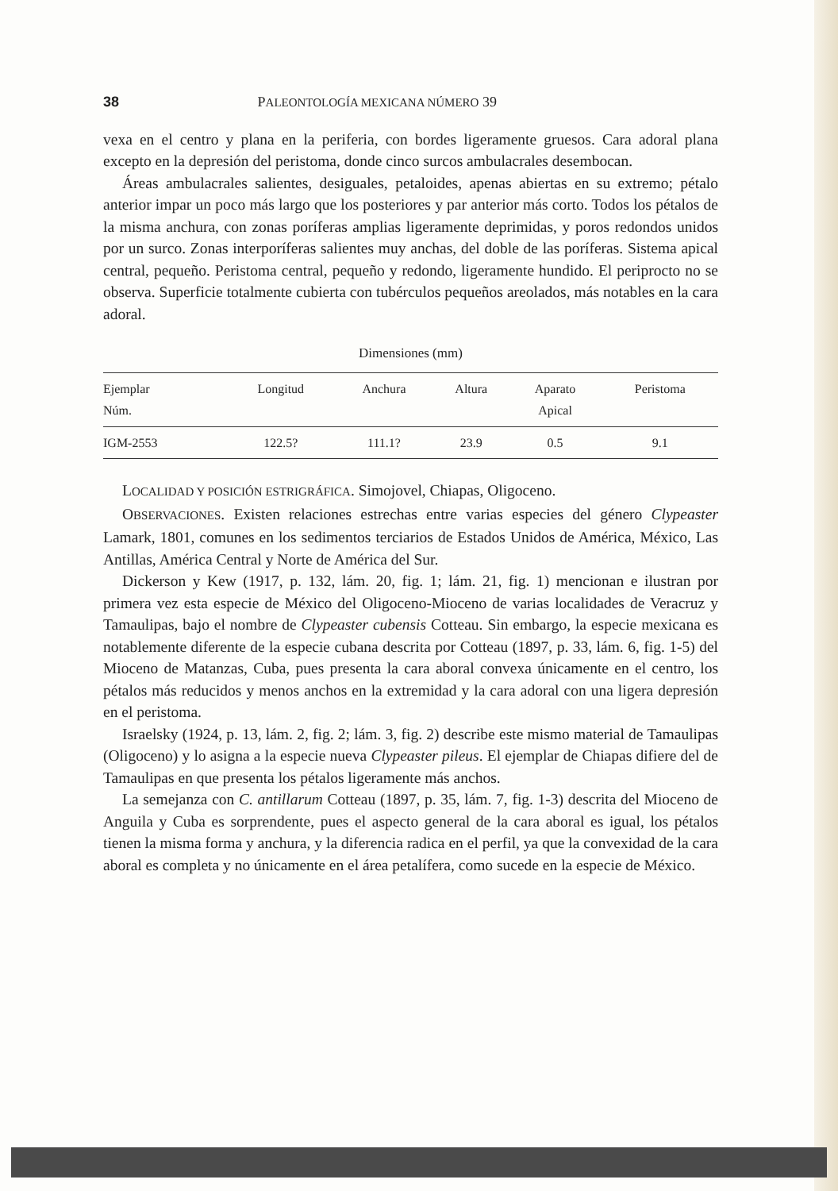38 PALEONTOLOGÍA MEXICANA NÚMERO 39
vexa en el centro y plana en la periferia, con bordes ligeramente gruesos. Cara adoral plana excepto en la depresión del peristoma, donde cinco surcos ambulacrales desembocan.
Áreas ambulacrales salientes, desiguales, petaloides, apenas abiertas en su extremo; pétalo anterior impar un poco más largo que los posteriores y par anterior más corto. Todos los pétalos de la misma anchura, con zonas poríferas amplias ligeramente deprimidas, y poros redondos unidos por un surco. Zonas interporíferas salientes muy anchas, del doble de las poríferas. Sistema apical central, pequeño. Peristoma central, pequeño y redondo, ligeramente hundido. El periprocto no se observa. Superficie totalmente cubierta con tubérculos pequeños areolados, más notables en la cara adoral.
Dimensiones (mm)
| Ejemplar Núm. | Longitud | Anchura | Altura | Aparato Apical | Peristoma |
| --- | --- | --- | --- | --- | --- |
| IGM-2553 | 122.5? | 111.1? | 23.9 | 0.5 | 9.1 |
LOCALIDAD Y POSICIÓN ESTRIGRÁFICA. Simojovel, Chiapas, Oligoceno.
OBSERVACIONES. Existen relaciones estrechas entre varias especies del género Clypeaster Lamark, 1801, comunes en los sedimentos terciarios de Estados Unidos de América, México, Las Antillas, América Central y Norte de América del Sur.
Dickerson y Kew (1917, p. 132, lám. 20, fig. 1; lám. 21, fig. 1) mencionan e ilustran por primera vez esta especie de México del Oligoceno-Mioceno de varias localidades de Veracruz y Tamaulipas, bajo el nombre de Clypeaster cubensis Cotteau. Sin embargo, la especie mexicana es notablemente diferente de la especie cubana descrita por Cotteau (1897, p. 33, lám. 6, fig. 1-5) del Mioceno de Matanzas, Cuba, pues presenta la cara aboral convexa únicamente en el centro, los pétalos más reducidos y menos anchos en la extremidad y la cara adoral con una ligera depresión en el peristoma.
Israelsky (1924, p. 13, lám. 2, fig. 2; lám. 3, fig. 2) describe este mismo material de Tamaulipas (Oligoceno) y lo asigna a la especie nueva Clypeaster pileus. El ejemplar de Chiapas difiere del de Tamaulipas en que presenta los pétalos ligeramente más anchos.
La semejanza con C. antillarum Cotteau (1897, p. 35, lám. 7, fig. 1-3) descrita del Mioceno de Anguila y Cuba es sorprendente, pues el aspecto general de la cara aboral es igual, los pétalos tienen la misma forma y anchura, y la diferencia radica en el perfil, ya que la convexidad de la cara aboral es completa y no únicamente en el área petalífera, como sucede en la especie de México.